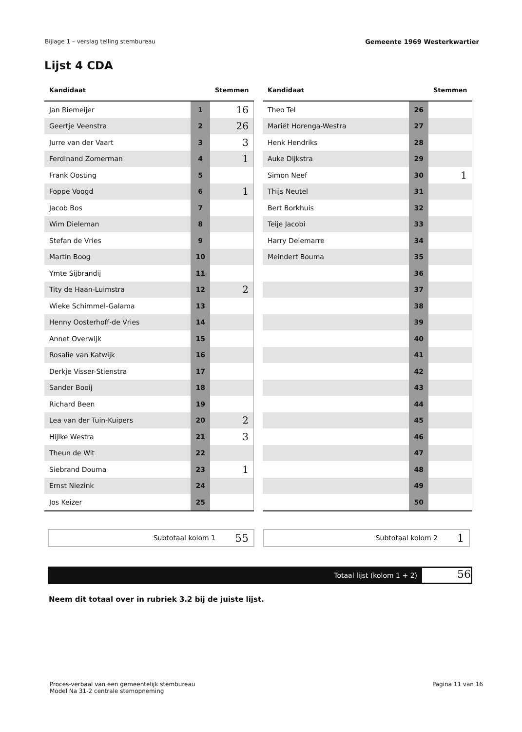Bijlage 1 – verslag telling stembureau Gemeente 1969 Westerkwartier
Lijst 4 CDA
| Kandidaat | | Stemmen |
| --- | --- | --- |
| Jan Riemeijer | 1 | 16 |
| Geertje Veenstra | 2 | 26 |
| Jurre van der Vaart | 3 | 3 |
| Ferdinand Zomerman | 4 | 1 |
| Frank Oosting | 5 | |
| Foppe Voogd | 6 | 1 |
| Jacob Bos | 7 | |
| Wim Dieleman | 8 | |
| Stefan de Vries | 9 | |
| Martin Boog | 10 | |
| Ymte Sijbrandij | 11 | |
| Tity de Haan-Luimstra | 12 | 2 |
| Wieke Schimmel-Galama | 13 | |
| Henny Oosterhoff-de Vries | 14 | |
| Annet Overwijk | 15 | |
| Rosalie van Katwijk | 16 | |
| Derkje Visser-Stienstra | 17 | |
| Sander Booij | 18 | |
| Richard Been | 19 | |
| Lea van der Tuin-Kuipers | 20 | 2 |
| Hijlke Westra | 21 | 3 |
| Theun de Wit | 22 | |
| Siebrand Douma | 23 | 1 |
| Ernst Niezink | 24 | |
| Jos Keizer | 25 | |
| Kandidaat | | Stemmen |
| --- | --- | --- |
| Theo Tel | 26 | |
| Mariët Horenga-Westra | 27 | |
| Henk Hendriks | 28 | |
| Auke Dijkstra | 29 | |
| Simon Neef | 30 | 1 |
| Thijs Neutel | 31 | |
| Bert Borkhuis | 32 | |
| Teije Jacobi | 33 | |
| Harry Delemarre | 34 | |
| Meindert Bouma | 35 | |
| | 36 | |
| | 37 | |
| | 38 | |
| | 39 | |
| | 40 | |
| | 41 | |
| | 42 | |
| | 43 | |
| | 44 | |
| | 45 | |
| | 46 | |
| | 47 | |
| | 48 | |
| | 49 | |
| | 50 | |
Subtotaal kolom 1 55
Subtotaal kolom 2 1
Totaal lijst (kolom 1 + 2) 56
Neem dit totaal over in rubriek 3.2 bij de juiste lijst.
Proces-verbaal van een gemeentelijk stembureau
Model Na 31-2 centrale stemopneming Pagina 11 van 16